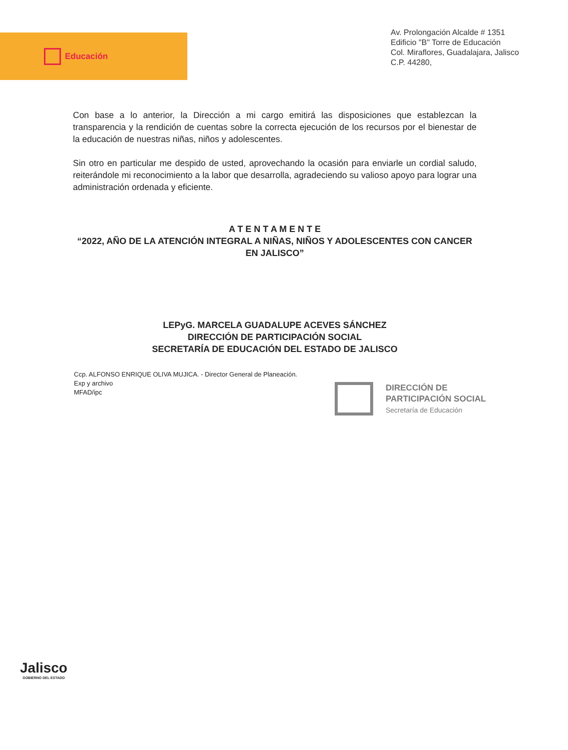Educación
Av. Prolongación Alcalde # 1351
Edificio "B" Torre de Educación
Col. Miraflores, Guadalajara, Jalisco
C.P. 44280,
Con base a lo anterior, la Dirección a mi cargo emitirá las disposiciones que establezcan la transparencia y la rendición de cuentas sobre la correcta ejecución de los recursos por el bienestar de la educación de nuestras niñas, niños y adolescentes.
Sin otro en particular me despido de usted, aprovechando la ocasión para enviarle un cordial saludo, reiterándole mi reconocimiento a la labor que desarrolla, agradeciendo su valioso apoyo para lograr una administración ordenada y eficiente.
A T E N T A M E N T E
“2022, AÑO DE LA ATENCIÓN INTEGRAL A NIÑAS, NIÑOS Y ADOLESCENTES CON CANCER EN JALISCO”
LEPyG. MARCELA GUADALUPE ACEVES SÁNCHEZ
DIRECCIÓN DE PARTICIPACIÓN SOCIAL
SECRETARÍA DE EDUCACIÓN DEL ESTADO DE JALISCO
Ccp. ALFONSO ENRIQUE OLIVA MUJICA. - Director General de Planeación.
Exp y archivo
MFAD/ipc
DIRECCIÓN DE
PARTICIPACIÓN SOCIAL
Secretaría de Educación
Jalisco
GOBIERNO DEL ESTADO